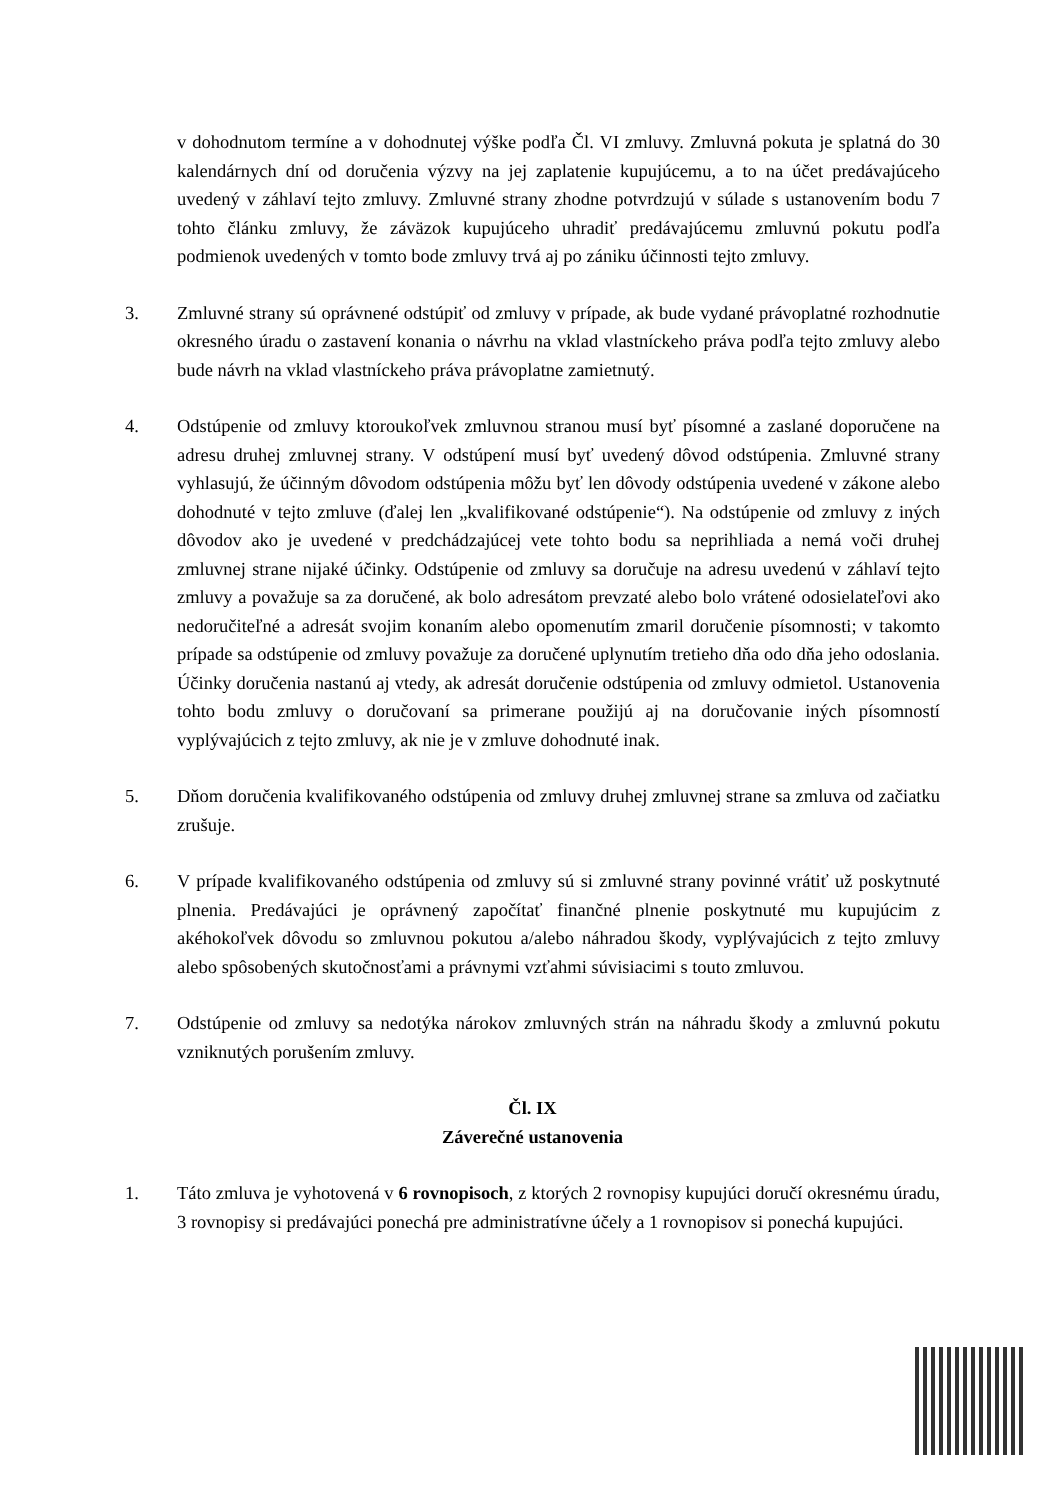v dohodnutom termíne a v dohodnutej výške podľa Čl. VI zmluvy. Zmluvná pokuta je splatná do 30 kalendárnych dní od doručenia výzvy na jej zaplatenie kupujúcemu, a to na účet predávajúceho uvedený v záhlaví tejto zmluvy. Zmluvné strany zhodne potvrdzujú v súlade s ustanovením bodu 7 tohto článku zmluvy, že záväzok kupujúceho uhradiť predávajúcemu zmluvnú pokutu podľa podmienok uvedených v tomto bode zmluvy trvá aj po zániku účinnosti tejto zmluvy.
3. Zmluvné strany sú oprávnené odstúpiť od zmluvy v prípade, ak bude vydané právoplatné rozhodnutie okresného úradu o zastavení konania o návrhu na vklad vlastníckeho práva podľa tejto zmluvy alebo bude návrh na vklad vlastníckeho práva právoplatne zamietnutý.
4. Odstúpenie od zmluvy ktoroukoľvek zmluvnou stranou musí byť písomné a zaslané doporučene na adresu druhej zmluvnej strany. V odstúpení musí byť uvedený dôvod odstúpenia. Zmluvné strany vyhlasujú, že účinným dôvodom odstúpenia môžu byť len dôvody odstúpenia uvedené v zákone alebo dohodnuté v tejto zmluve (ďalej len „kvalifikované odstúpenie“). Na odstúpenie od zmluvy z iných dôvodov ako je uvedené v predchádzajúcej vete tohto bodu sa neprihliada a nemá voči druhej zmluvnej strane nijaké účinky. Odstúpenie od zmluvy sa doručuje na adresu uvedenú v záhlaví tejto zmluvy a považuje sa za doručené, ak bolo adresátom prevzaté alebo bolo vrátené odosielateľovi ako nedoručiteľné a adresát svojim konaním alebo opomenutím zmaril doručenie písomnosti; v takomto prípade sa odstúpenie od zmluvy považuje za doručené uplynutím tretieho dňa odo dňa jeho odoslania. Účinky doručenia nastanú aj vtedy, ak adresát doručenie odstúpenia od zmluvy odmietol. Ustanovenia tohto bodu zmluvy o doručovaní sa primerane použijú aj na doručovanie iných písomností vyplývajúcich z tejto zmluvy, ak nie je v zmluve dohodnuté inak.
5. Dňom doručenia kvalifikovaného odstúpenia od zmluvy druhej zmluvnej strane sa zmluva od začiatku zrušuje.
6. V prípade kvalifikovaného odstúpenia od zmluvy sú si zmluvné strany povinné vrátiť už poskytnuté plnenia. Predávajúci je oprávnený započítať finančné plnenie poskytnuté mu kupujúcim z akéhokoľvek dôvodu so zmluvnou pokutou a/alebo náhradou škody, vyplývajúcich z tejto zmluvy alebo spôsobených skutočnosťami a právnymi vzťahmi súvisiacimi s touto zmluvou.
7. Odstúpenie od zmluvy sa nedotýka nárokov zmluvných strán na náhradu škody a zmluvnú pokutu vzniknutých porušením zmluvy.
Čl. IX
Záverečné ustanovenia
1. Táto zmluva je vyhotovená v 6 rovnopisoch, z ktorých 2 rovnopisy kupujúci doručí okresnému úradu, 3 rovnopisy si predávajúci ponechá pre administratívne účely a 1 rovnopisov si ponechá kupujúci.